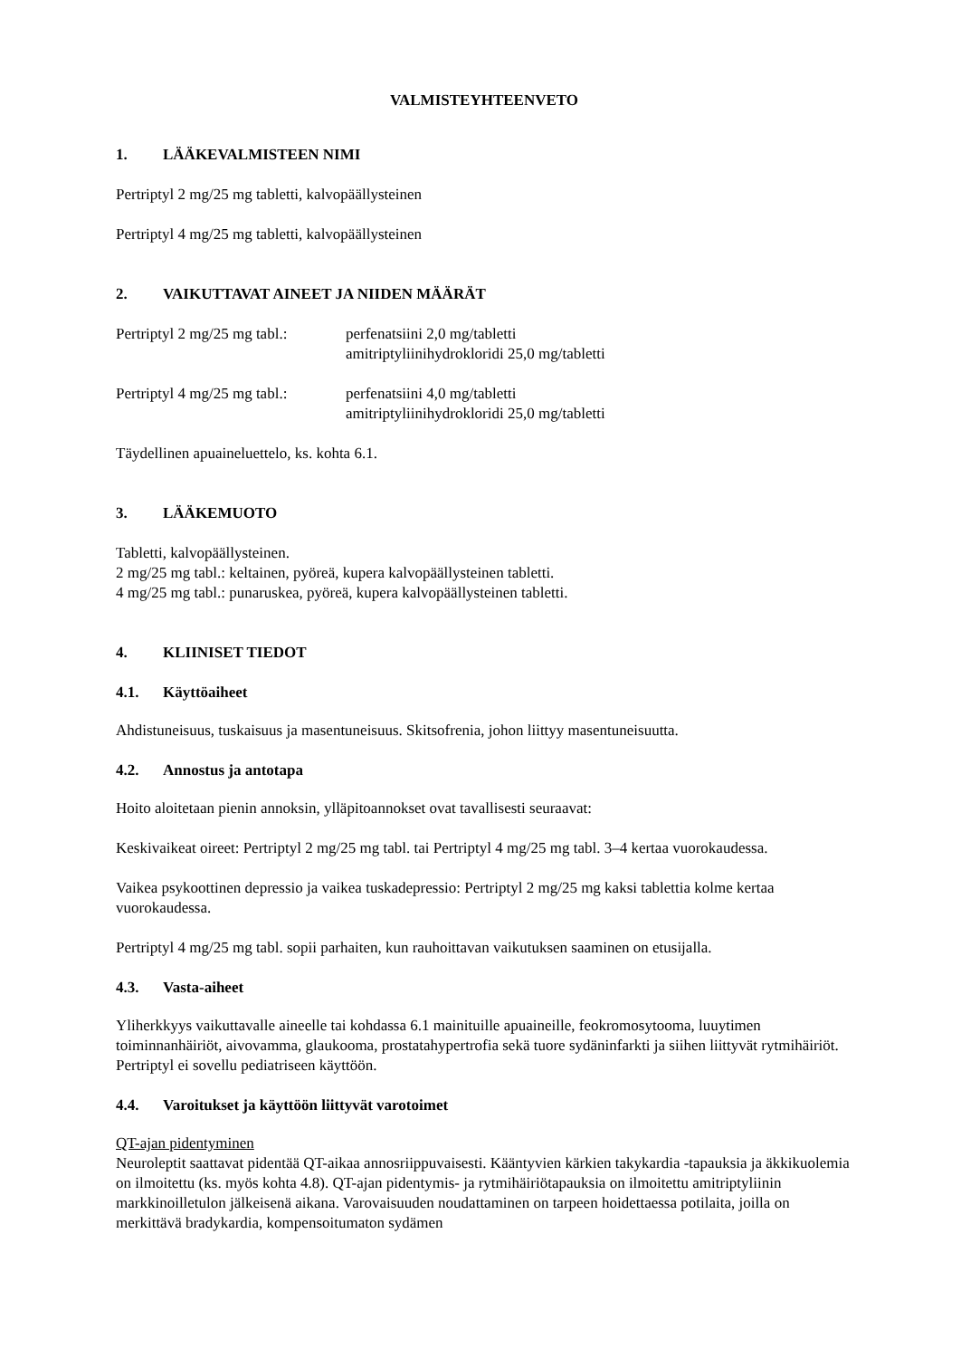VALMISTEYHTEENVETO
1. LÄÄKEVALMISTEEN NIMI
Pertriptyl 2 mg/25 mg tabletti, kalvopäällysteinen
Pertriptyl 4 mg/25 mg tabletti, kalvopäällysteinen
2. VAIKUTTAVAT AINEET JA NIIDEN MÄÄRÄT
Pertriptyl 2 mg/25 mg tabl.:
perfenatsiini 2,0 mg/tabletti
amitriptyliinihydrokloridi 25,0 mg/tabletti
Pertriptyl 4 mg/25 mg tabl.:
perfenatsiini 4,0 mg/tabletti
amitriptyliinihydrokloridi 25,0 mg/tabletti
Täydellinen apuaineluettelo, ks. kohta 6.1.
3. LÄÄKEMUOTO
Tabletti, kalvopäällysteinen.
2 mg/25 mg tabl.: keltainen, pyöreä, kupera kalvopäällysteinen tabletti.
4 mg/25 mg tabl.: punaruskea, pyöreä, kupera kalvopäällysteinen tabletti.
4. KLIINISET TIEDOT
4.1. Käyttöaiheet
Ahdistuneisuus, tuskaisuus ja masentuneisuus. Skitsofrenia, johon liittyy masentuneisuutta.
4.2. Annostus ja antotapa
Hoito aloitetaan pienin annoksin, ylläpitoannokset ovat tavallisesti seuraavat:
Keskivaikeat oireet: Pertriptyl 2 mg/25 mg tabl. tai Pertriptyl 4 mg/25 mg tabl. 3–4 kertaa vuorokaudessa.
Vaikea psykoottinen depressio ja vaikea tuskadepressio: Pertriptyl 2 mg/25 mg kaksi tablettia kolme kertaa vuorokaudessa.
Pertriptyl 4 mg/25 mg tabl. sopii parhaiten, kun rauhoittavan vaikutuksen saaminen on etusijalla.
4.3. Vasta-aiheet
Yliherkkyys vaikuttavalle aineelle tai kohdassa 6.1 mainituille apuaineille, feokromosytooma, luuytimen toiminnanhäiriöt, aivovamma, glaukooma, prostatahypertrofia sekä tuore sydäninfarkti ja siihen liittyvät rytmihäiriöt. Pertriptyl ei sovellu pediatriseen käyttöön.
4.4. Varoitukset ja käyttöön liittyvät varotoimet
QT-ajan pidentyminen
Neuroleptit saattavat pidentää QT-aikaa annosriippuvaisesti. Kääntyvien kärkien takykardia -tapauksia ja äkkikuolemia on ilmoitettu (ks. myös kohta 4.8). QT-ajan pidentymis- ja rytmihäiriötapauksia on ilmoitettu amitriptyliinin markkinoilletulon jälkeisenä aikana. Varovaisuuden noudattaminen on tarpeen hoidettaessa potilaita, joilla on merkittävä bradykardia, kompensoitumaton sydämen